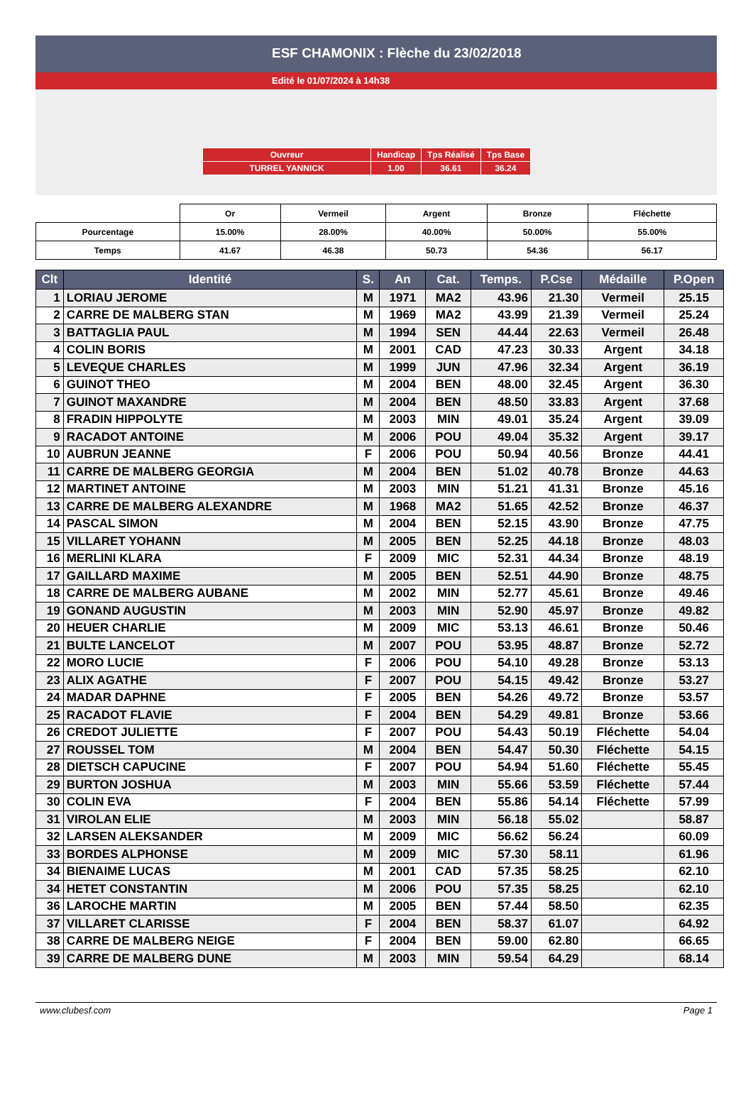ESF CHAMONIX : Flèche du 23/02/2018
Edité le 01/07/2024 à 14h38
| Ouvreur | Handicap | Tps Réalisé | Tps Base |
| TURREL YANNICK | 1.00 | 36.61 | 36.24 |
| | Or | Vermeil | Argent | Bronze | Fléchette |
| Pourcentage | 15.00% | 28.00% | 40.00% | 50.00% | 55.00% |
| Temps | 41.67 | 46.38 | 50.73 | 54.36 | 56.17 |
| Clt | Identité | S. | An | Cat. | Temps. | P.Cse | Médaille | P.Open |
| --- | --- | --- | --- | --- | --- | --- | --- | --- |
| 1 | LORIAU JEROME | M | 1971 | MA2 | 43.96 | 21.30 | Vermeil | 25.15 |
| 2 | CARRE DE MALBERG STAN | M | 1969 | MA2 | 43.99 | 21.39 | Vermeil | 25.24 |
| 3 | BATTAGLIA PAUL | M | 1994 | SEN | 44.44 | 22.63 | Vermeil | 26.48 |
| 4 | COLIN BORIS | M | 2001 | CAD | 47.23 | 30.33 | Argent | 34.18 |
| 5 | LEVEQUE CHARLES | M | 1999 | JUN | 47.96 | 32.34 | Argent | 36.19 |
| 6 | GUINOT THEO | M | 2004 | BEN | 48.00 | 32.45 | Argent | 36.30 |
| 7 | GUINOT MAXANDRE | M | 2004 | BEN | 48.50 | 33.83 | Argent | 37.68 |
| 8 | FRADIN HIPPOLYTE | M | 2003 | MIN | 49.01 | 35.24 | Argent | 39.09 |
| 9 | RACADOT ANTOINE | M | 2006 | POU | 49.04 | 35.32 | Argent | 39.17 |
| 10 | AUBRUN JEANNE | F | 2006 | POU | 50.94 | 40.56 | Bronze | 44.41 |
| 11 | CARRE DE MALBERG GEORGIA | M | 2004 | BEN | 51.02 | 40.78 | Bronze | 44.63 |
| 12 | MARTINET ANTOINE | M | 2003 | MIN | 51.21 | 41.31 | Bronze | 45.16 |
| 13 | CARRE DE MALBERG ALEXANDRE | M | 1968 | MA2 | 51.65 | 42.52 | Bronze | 46.37 |
| 14 | PASCAL SIMON | M | 2004 | BEN | 52.15 | 43.90 | Bronze | 47.75 |
| 15 | VILLARET YOHANN | M | 2005 | BEN | 52.25 | 44.18 | Bronze | 48.03 |
| 16 | MERLINI KLARA | F | 2009 | MIC | 52.31 | 44.34 | Bronze | 48.19 |
| 17 | GAILLARD MAXIME | M | 2005 | BEN | 52.51 | 44.90 | Bronze | 48.75 |
| 18 | CARRE DE MALBERG AUBANE | M | 2002 | MIN | 52.77 | 45.61 | Bronze | 49.46 |
| 19 | GONAND AUGUSTIN | M | 2003 | MIN | 52.90 | 45.97 | Bronze | 49.82 |
| 20 | HEUER CHARLIE | M | 2009 | MIC | 53.13 | 46.61 | Bronze | 50.46 |
| 21 | BULTE LANCELOT | M | 2007 | POU | 53.95 | 48.87 | Bronze | 52.72 |
| 22 | MORO LUCIE | F | 2006 | POU | 54.10 | 49.28 | Bronze | 53.13 |
| 23 | ALIX AGATHE | F | 2007 | POU | 54.15 | 49.42 | Bronze | 53.27 |
| 24 | MADAR DAPHNE | F | 2005 | BEN | 54.26 | 49.72 | Bronze | 53.57 |
| 25 | RACADOT FLAVIE | F | 2004 | BEN | 54.29 | 49.81 | Bronze | 53.66 |
| 26 | CREDOT JULIETTE | F | 2007 | POU | 54.43 | 50.19 | Fléchette | 54.04 |
| 27 | ROUSSEL TOM | M | 2004 | BEN | 54.47 | 50.30 | Fléchette | 54.15 |
| 28 | DIETSCH CAPUCINE | F | 2007 | POU | 54.94 | 51.60 | Fléchette | 55.45 |
| 29 | BURTON JOSHUA | M | 2003 | MIN | 55.66 | 53.59 | Fléchette | 57.44 |
| 30 | COLIN EVA | F | 2004 | BEN | 55.86 | 54.14 | Fléchette | 57.99 |
| 31 | VIROLAN ELIE | M | 2003 | MIN | 56.18 | 55.02 | | 58.87 |
| 32 | LARSEN ALEKSANDER | M | 2009 | MIC | 56.62 | 56.24 | | 60.09 |
| 33 | BORDES ALPHONSE | M | 2009 | MIC | 57.30 | 58.11 | | 61.96 |
| 34 | BIENAIME LUCAS | M | 2001 | CAD | 57.35 | 58.25 | | 62.10 |
| 34 | HETET CONSTANTIN | M | 2006 | POU | 57.35 | 58.25 | | 62.10 |
| 36 | LAROCHE MARTIN | M | 2005 | BEN | 57.44 | 58.50 | | 62.35 |
| 37 | VILLARET CLARISSE | F | 2004 | BEN | 58.37 | 61.07 | | 64.92 |
| 38 | CARRE DE MALBERG NEIGE | F | 2004 | BEN | 59.00 | 62.80 | | 66.65 |
| 39 | CARRE DE MALBERG DUNE | M | 2003 | MIN | 59.54 | 64.29 | | 68.14 |
www.clubesf.com Page 1